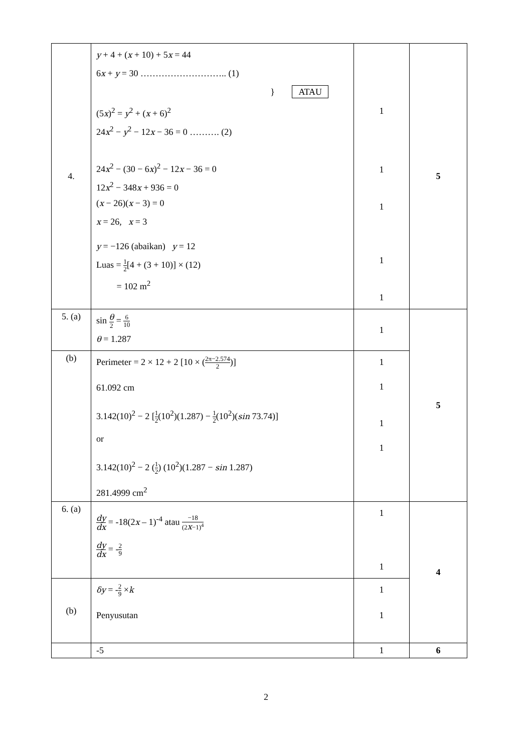| 4. | y + 4 + ( x + 10) + 5 x = 44 6 x + y = 30 ……………………….. (1) } ATAU (5 x )<sup>2</sup> = y<sup>2</sup> + ( x + 6)<sup>2</sup> 24 x<sup>2</sup> − y<sup>2</sup> − 12 x − 36 = 0 ………. (2) 24 x<sup>2</sup> − (30 − 6 x )<sup>2</sup> − 12 x − 36 = 0 12 x<sup>2</sup> − 348 x + 936 = 0 ( x − 26)( x − 3) = 0 x = 26, x = 3 y = −126 (abaikan) y = 12 Luas = 1 2 [4 + (3 + 10)] × (12) = 102 m<sup>2</sup> | 1 1 1 1 1 | 5 |
| 5. (a) | sin θ 2 = 6 10 θ = 1.287 | 1 | 5 |
| (b) | Perimeter = 2 × 12 + 2 [10 × ( 2π−2.574 2 )] 61.092 cm 3.142(10)<sup>2</sup> − 2 [ 1 2 (10<sup>2</sup>)(1.287) − 1 2 (10<sup>2</sup>)( sin 73.74)] or 3.142(10)<sup>2</sup> − 2 ( 1 2 ) (10<sup>2</sup>)(1.287 − sin 1.287) 281.4999 cm<sup>2</sup> | 1 1 1 1 | |
| 6. (a) | dy dx = -18(2 x – 1)<sup>-4</sup> atau −18 (2 x −1)<sup>4</sup> dy dx = - 2 9 | 1 1 | 4 |
| (b) | δy = - 2 9 × k Penyusutan | 1 1 | |
| | -5 | 1 | 6 |
2